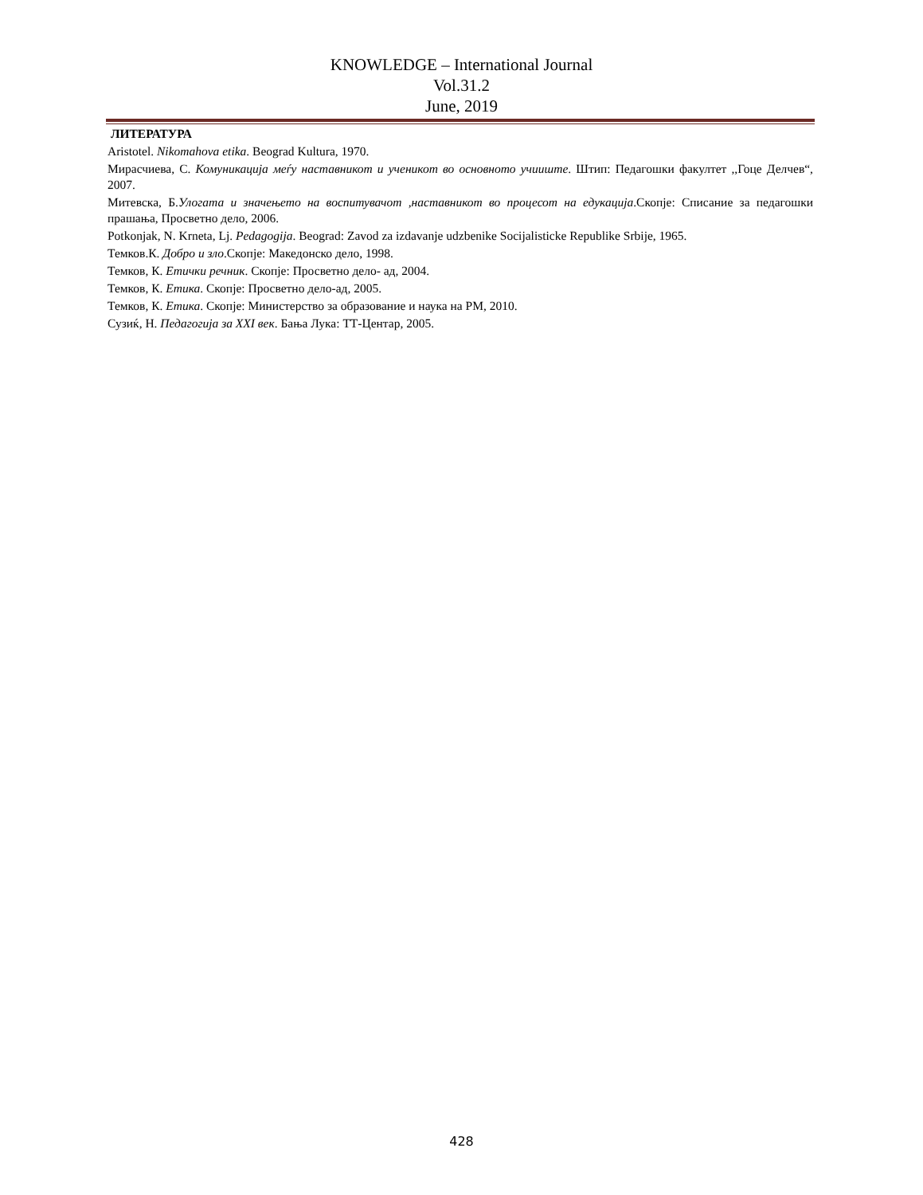KNOWLEDGE – International Journal
Vol.31.2
June, 2019
ЛИТЕРАТУРА
Aristotel. Nikomahova etika. Beograd Kultura, 1970.
Мирасчиева, С. Комуникација меѓу наставникот и ученикот во основното учииште. Штип: Педагошки факултет ,,Гоце Делчев“, 2007.
Митевска, Б.Улогата и значењето на воспитувачот ,наставникот во процесот на едукација.Скопје: Списание за педагошки прашања, Просветно дело, 2006.
Potkonjak, N. Krneta, Lj. Pedagogija. Beograd: Zavod za izdavanje udzbenike Socijalisticke Republike Srbije, 1965.
Темков.К. Добро и зло.Скопје: Македонско дело, 1998.
Темков, К. Етички речник. Скопје: Просветно дело- ад, 2004.
Темков, К. Етика. Скопје: Просветно дело-ад, 2005.
Темков, К. Етика. Скопје: Министерство за образование и наука на РМ, 2010.
Сузиќ, Н. Педагогија за XXI век. Бања Лука: ТТ-Центар, 2005.
428